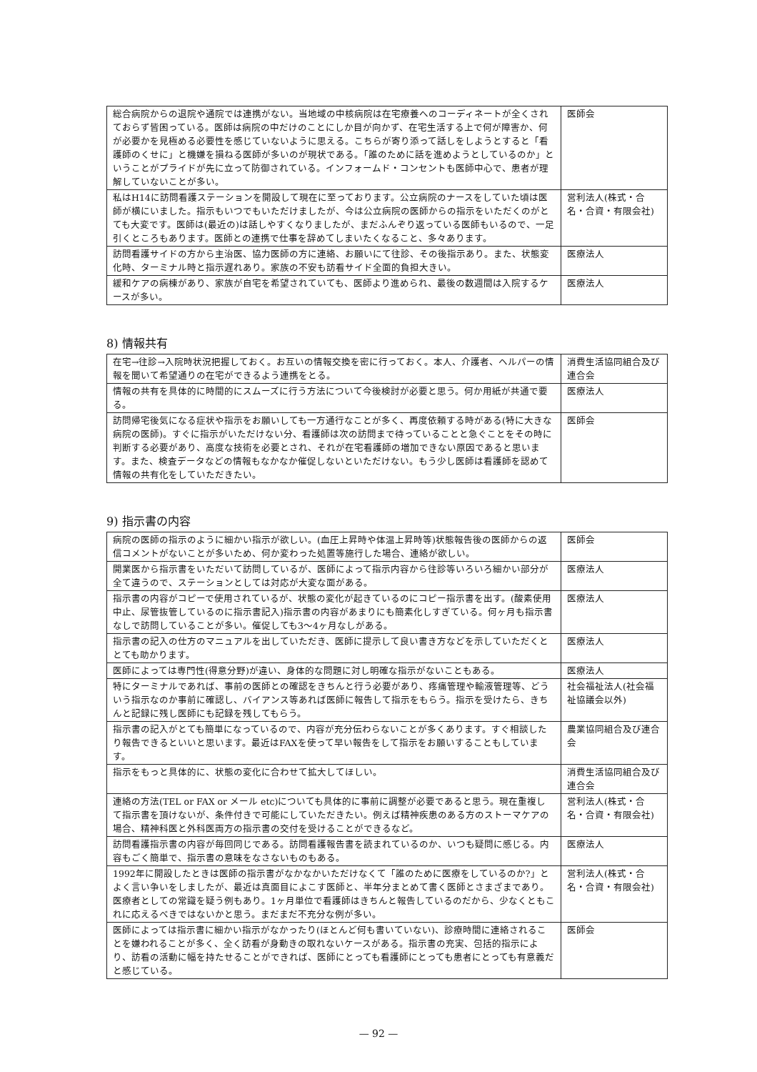| 総合病院からの退院や通院では連携がない。当地域の中核病院は在宅療養へのコーディネートが全くされておらず皆困っている。医師は病院の中だけのことにしか目が向かず、在宅生活する上で何が障害か、何が必要かを見極める必要性を感じていないように思える。こちらが寄り添って話しをしようとすると「看護師のくせに」と機嫌を損ねる医師が多いのが現状である。「誰のために話を進めようとしているのか」ということがプライドが先に立って防御されている。インフォームド・コンセントも医師中心で、患者が理解していないことが多い。 | 医師会 |
| 私はH14に訪問看護ステーションを開設して現在に至っております。公立病院のナースをしていた頃は医師が横にいました。指示もいつでもいただけましたが、今は公立病院の医師からの指示をいただくのがとても大変です。医師は(最近の)は話しやすくなりましたが、まだふんぞり返っている医師もいるので、一足引くところもあります。医師との連携で仕事を辞めてしまいたくなること、多々あります。 | 営利法人(株式・合名・合資・有限会社) |
| 訪問看護サイドの方から主治医、協力医師の方に連絡、お願いにて往診、その後指示あり。また、状態変化時、ターミナル時と指示遅れあり。家族の不安も訪看サイド全面的負担大きい。 | 医療法人 |
| 緩和ケアの病棟があり、家族が自宅を希望されていても、医師より進められ、最後の数週間は入院するケースが多い。 | 医療法人 |
8) 情報共有
| 在宅→往診→入院時状況把握しておく。お互いの情報交換を密に行っておく。本人、介護者、ヘルパーの情報を聞いて希望通りの在宅ができるよう連携をとる。 | 消費生活協同組合及び連合会 |
| 情報の共有を具体的に時間的にスムーズに行う方法について今後検討が必要と思う。何か用紙が共通で要る。 | 医療法人 |
| 訪問帰宅後気になる症状や指示をお願いしても一方通行なことが多く、再度依頼する時がある(特に大きな病院の医師)。すぐに指示がいただけない分、看護師は次の訪問まで待っていることと急ぐことをその時に判断する必要があり、高度な技術を必要とされ、それが在宅看護師の増加できない原因であると思います。また、検査データなどの情報もなかなか催促しないといただけない。もう少し医師は看護師を認めて情報の共有化をしていただきたい。 | 医師会 |
9) 指示書の内容
| 病院の医師の指示のように細かい指示が欲しい。(血圧上昇時や体温上昇時等)状態報告後の医師からの返信コメントがないことが多いため、何か変わった処置等施行した場合、連絡が欲しい。 | 医師会 |
| 開業医から指示書をいただいて訪問しているが、医師によって指示内容から往診等いろいろ細かい部分が全て違うので、ステーションとしては対応が大変な面がある。 | 医療法人 |
| 指示書の内容がコピーで使用されているが、状態の変化が起きているのにコピー指示書を出す。(酸素使用中止、尿管抜管しているのに指示書記入)指示書の内容があまりにも簡素化しすぎている。何ヶ月も指示書なしで訪問していることが多い。催促しても3～4ヶ月なしがある。 | 医療法人 |
| 指示書の記入の仕方のマニュアルを出していただき、医師に提示して良い書き方などを示していただくととても助かります。 | 医療法人 |
| 医師によっては専門性(得意分野)が違い、身体的な問題に対し明確な指示がないこともある。 | 医療法人 |
| 特にターミナルであれば、事前の医師との確認をきちんと行う必要があり、疼痛管理や輸液管理等、どういう指示なのか事前に確認し、バイアンス等あれば医師に報告して指示をもらう。指示を受けたら、きちんと記録に残し医師にも記録を残してもらう。 | 社会福祉法人(社会福祉協議会以外) |
| 指示書の記入がとても簡単になっているので、内容が充分伝わらないことが多くあります。すぐ相談したり報告できるといいと思います。最近はFAXを使って早い報告をして指示をお願いすることもしています。 | 農業協同組合及び連合会 |
| 指示をもっと具体的に、状態の変化に合わせて拡大してほしい。 | 消費生活協同組合及び連合会 |
| 連絡の方法(TEL or FAX or メール etc)についても具体的に事前に調整が必要であると思う。現在重複して指示書を頂けないが、条件付きで可能にしていただきたい。例えば精神疾患のある方のストーマケアの場合、精神科医と外科医両方の指示書の交付を受けることができるなど。 | 営利法人(株式・合名・合資・有限会社) |
| 訪問看護指示書の内容が毎回同じである。訪問看護報告書を読まれているのか、いつも疑問に感じる。内容もごく簡単で、指示書の意味をなさないものもある。 | 医療法人 |
| 1992年に開設したときは医師の指示書がなかなかいただけなくて「誰のために医療をしているのか?」とよく言い争いをしましたが、最近は真面目によこす医師と、半年分まとめて書く医師とさまざまであり。医療者としての常識を疑う例もあり。1ヶ月単位で看護師はきちんと報告しているのだから、少なくともこれに応えるべきではないかと思う。まだまだ不充分な例が多い。 | 営利法人(株式・合名・合資・有限会社) |
| 医師によっては指示書に細かい指示がなかったり(ほとんど何も書いていない)、診療時間に連絡されることを嫌われることが多く、全く訪看が身動きの取れないケースがある。指示書の充実、包括的指示により、訪看の活動に幅を持たせることができれば、医師にとっても看護師にとっても患者にとっても有意義だと感じている。 | 医師会 |
— 92 —